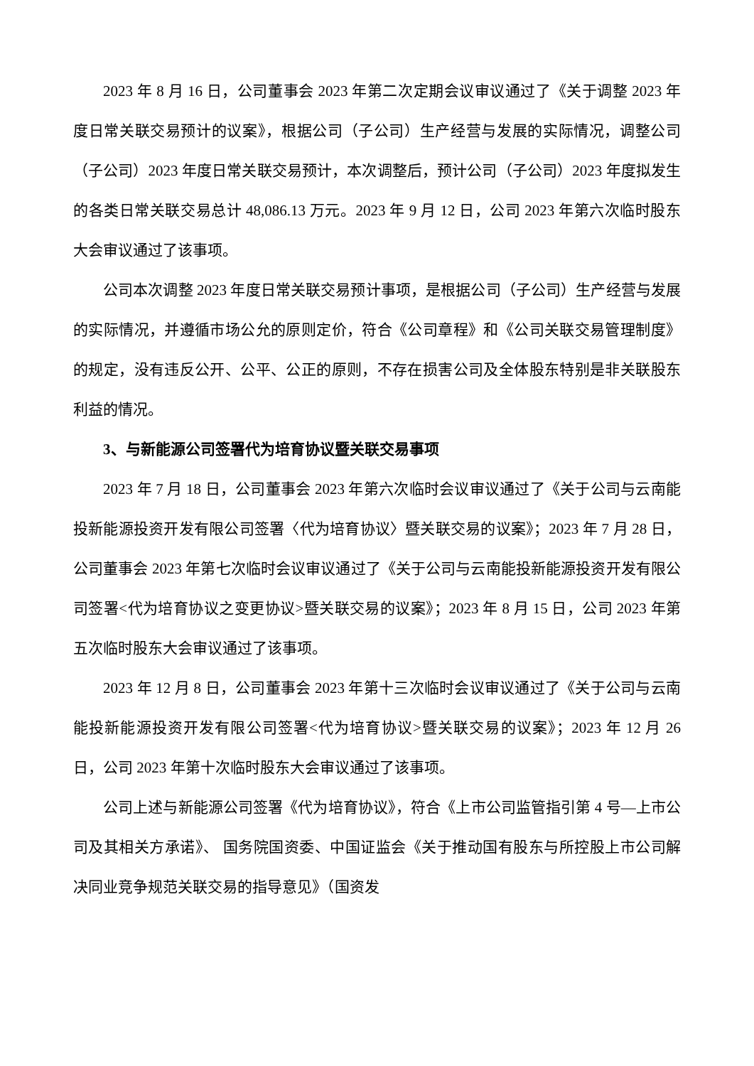2023 年 8 月 16 日，公司董事会 2023 年第二次定期会议审议通过了《关于调整 2023 年度日常关联交易预计的议案》，根据公司（子公司）生产经营与发展的实际情况，调整公司（子公司）2023 年度日常关联交易预计，本次调整后，预计公司（子公司）2023 年度拟发生的各类日常关联交易总计 48,086.13 万元。2023 年 9 月 12 日，公司 2023 年第六次临时股东大会审议通过了该事项。
公司本次调整 2023 年度日常关联交易预计事项，是根据公司（子公司）生产经营与发展的实际情况，并遵循市场公允的原则定价，符合《公司章程》和《公司关联交易管理制度》的规定，没有违反公开、公平、公正的原则，不存在损害公司及全体股东特别是非关联股东利益的情况。
3、与新能源公司签署代为培育协议暨关联交易事项
2023 年 7 月 18 日，公司董事会 2023 年第六次临时会议审议通过了《关于公司与云南能投新能源投资开发有限公司签署〈代为培育协议〉暨关联交易的议案》；2023 年 7 月 28 日，公司董事会 2023 年第七次临时会议审议通过了《关于公司与云南能投新能源投资开发有限公司签署<代为培育协议之变更协议>暨关联交易的议案》；2023 年 8 月 15 日，公司 2023 年第五次临时股东大会审议通过了该事项。
2023 年 12 月 8 日，公司董事会 2023 年第十三次临时会议审议通过了《关于公司与云南能投新能源投资开发有限公司签署<代为培育协议>暨关联交易的议案》；2023 年 12 月 26 日，公司 2023 年第十次临时股东大会审议通过了该事项。
公司上述与新能源公司签署《代为培育协议》，符合《上市公司监管指引第 4 号—上市公司及其相关方承诺》、 国务院国资委、中国证监会《关于推动国有股东与所控股上市公司解决同业竞争规范关联交易的指导意见》（国资发